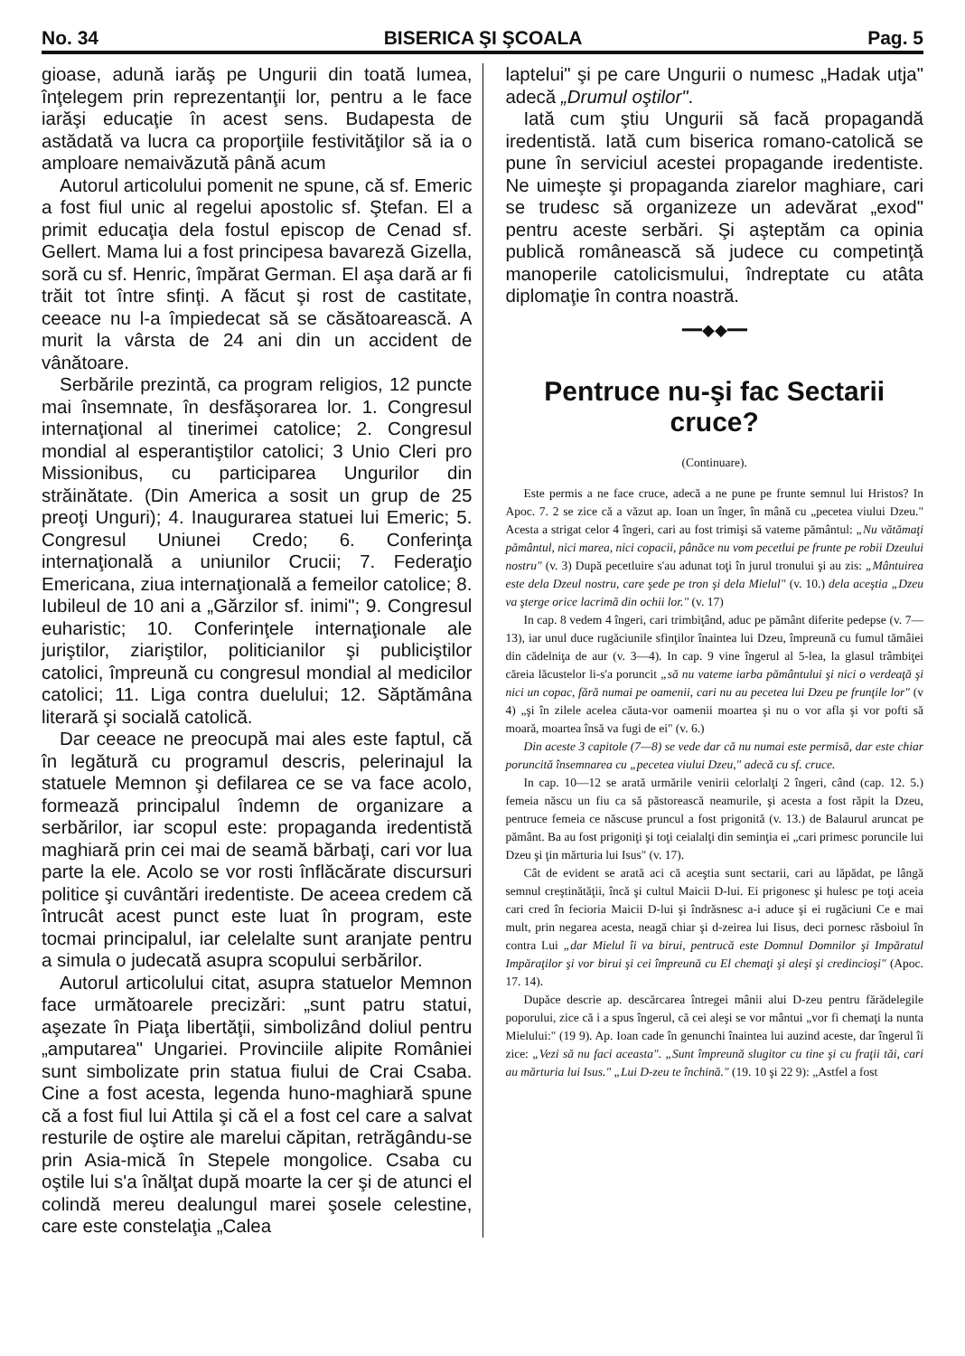No. 34 BISERICA ŞI ŞCOALA Pag. 5
gioase, adună iarăş pe Ungurii din toată lumea, înţelegem prin reprezentanţii lor, pentru a le face iarăşi educaţie în acest sens. Budapesta de astădată va lucra ca proporţiile festivităţilor să ia o amploare nemaivăzută până acum
Autorul articolului pomenit ne spune, că sf. Emeric a fost fiul unic al regelui apostolic sf. Ştefan. El a primit educaţia dela fostul episcop de Cenad sf. Gellert. Mama lui a fost principesa bavareză Gizella, soră cu sf. Henric, împărat German. El aşa dară ar fi trăit tot între sfinţi. A făcut şi rost de castitate, ceeace nu l-a împiedecat să se căsătoarească. A murit la vârsta de 24 ani din un accident de vânătoare.
Serbările prezintă, ca program religios, 12 puncte mai însemnate, în desfăşorarea lor. 1. Congresul internaţional al tinerimei catolice; 2. Congresul mondial al esperantiştilor catolici; 3 Unio Cleri pro Missionibus, cu participarea Ungurilor din străinătate. (Din America a sosit un grup de 25 preoţi Unguri); 4. Inaugurarea statuei lui Emeric; 5. Congresul Uniunei Credo; 6. Conferinţa internaţională a uniunilor Crucii; 7. Federaţio Emericana, ziua internaţională a femeilor catolice; 8. Iubileul de 10 ani a „Gărzilor sf. inimi"; 9. Congresul euharistic; 10. Conferinţele internaţionale ale juriştilor, ziariştilor, politicianilor şi publiciştilor catolici, împreună cu congresul mondial al medicilor catolici; 11. Liga contra duelului; 12. Săptămâna literară şi socială catolică.
Dar ceeace ne preocupă mai ales este faptul, că în legătură cu programul descris, pelerinajul la statuele Memnon şi defilarea ce se va face acolo, formează principalul îndemn de organizare a serbărilor, iar scopul este: propaganda iredentistă maghiară prin cei mai de seamă bărbaţi, cari vor lua parte la ele. Acolo se vor rosti înflăcărate discursuri politice şi cuvântări iredentiste. De aceea credem că întrucât acest punct este luat în program, este tocmai principalul, iar celelalte sunt aranjate pentru a simula o judecată asupra scopului serbărilor.
Autorul articolului citat, asupra statuelor Memnon face următoarele precizări: „sunt patru statui, aşezate în Piaţa libertăţii, simbolizând doliul pentru „amputarea" Ungariei. Provinciile alipite României sunt simbolizate prin statua fiului de Crai Csaba. Cine a fost acesta, legenda huno-maghiară spune că a fost fiul lui Attila şi că el a fost cel care a salvat resturile de oştire ale marelui căpitan, retrăgându-se prin Asia-mică în Stepele mongolice. Csaba cu oştile lui s'a înălţat după moarte la cer şi de atunci el colindă mereu dealungul marei şosele celestine, care este constelaţia „Calea
laptelui" şi pe care Ungurii o numesc „Hadak utja" adecă „Drumul oştilor".
Iată cum ştiu Ungurii să facă propagandă iredentistă. Iată cum biserica romano-catolică se pune în serviciul acestei propagande iredentiste. Ne uimeşte şi propaganda ziarelor maghiare, cari se trudesc să organizeze un adevărat „exod" pentru aceste serbări. Şi aşteptăm ca opinia publică românească să judece cu competinţă manoperile catolicismului, îndreptate cu atâta diplomaţie în contra noastră.
━━◆◆━━
Pentruce nu-şi fac Sectarii cruce?
(Continuare).
Este permis a ne face cruce, adecă a ne pune pe frunte semnul lui Hristos? In Apoc. 7. 2 se zice că a văzut ap. Ioan un înger, în mână cu „pecetea viului Dzeu." Acesta a strigat celor 4 îngeri, cari au fost trimişi să vateme pământul: „Nu vătămaţi pământul, nici marea, nici copacii, pânăce nu vom pecetlui pe frunte pe robii Dzeului nostru" (v. 3) După pecetluire s'au adunat toţi în jurul tronului şi au zis: „Mântuirea este dela Dzeul nostru, care şede pe tron şi dela Mielul" (v. 10.) dela aceştia „Dzeu va şterge orice lacrimă din ochii lor." (v. 17)
In cap. 8 vedem 4 îngeri, cari trimbiţând, aduc pe pământ diferite pedepse (v. 7—13), iar unul duce rugăciunile sfinţilor înaintea lui Dzeu, împreună cu fumul tămâiei din cădelniţa de aur (v. 3—4). In cap. 9 vine îngerul al 5-lea, la glasul trâmbiţei căreia lăcustelor li-s'a poruncit „să nu vateme iarba pământului şi nici o verdeaţă şi nici un copac, fără numai pe oamenii, cari nu au pecetea lui Dzeu pe frunţile lor" (v 4) „şi în zilele acelea căuta-vor oamenii moartea şi nu o vor afla şi vor pofti să moară, moartea însă va fugi de ei" (v. 6.)
Din aceste 3 capitole (7—8) se vede dar că nu numai este permisă, dar este chiar poruncită însemnarea cu „pecetea viului Dzeu," adecă cu sf. cruce.
In cap. 10—12 se arată urmările venirii celorlalţi 2 îngeri, când (cap. 12. 5.) femeia născu un fiu ca să păstorească neamurile, şi acesta a fost răpit la Dzeu, pentruce femeia ce născuse pruncul a fost prigonită (v. 13.) de Balaurul aruncat pe pământ. Ba au fost prigoniţi şi toţi ceialalţi din seminţia ei „cari primesc poruncile lui Dzeu şi ţin mărturia lui Isus" (v. 17).
Cât de evident se arată aci că aceştia sunt sectarii, cari au lăpădat, pe lângă semnul creştinătăţii, încă şi cultul Maicii D-lui. Ei prigonesc şi hulesc pe toţi aceia cari cred în fecioria Maicii D-lui şi îndrăsnesc a-i aduce şi ei rugăciuni Ce e mai mult, prin negarea acesta, neagă chiar şi d-zeirea lui Iisus, deci pornesc răsboiul în contra Lui „dar Mielul îi va birui, pentrucă este Domnul Domnilor şi Impăratul Impăraţilor şi vor birui şi cei împreună cu El chemaţi şi aleşi şi credincioşi" (Apoc. 17. 14).
Dupăce descrie ap. descărcarea întregei mânii alui D-zeu pentru fărădelegile poporului, zice că i a spus îngerul, că cei aleşi se vor mântui „vor fi chemaţi la nunta Mielului:" (19 9). Ap. Ioan cade în genunchi înaintea lui auzind aceste, dar îngerul îi zice: „Vezi să nu faci aceasta". „Sunt împreună slugitor cu tine şi cu fraţii tăi, cari au mărturia lui Isus." „Lui D-zeu te închină." (19. 10 şi 22 9): „Astfel a fost